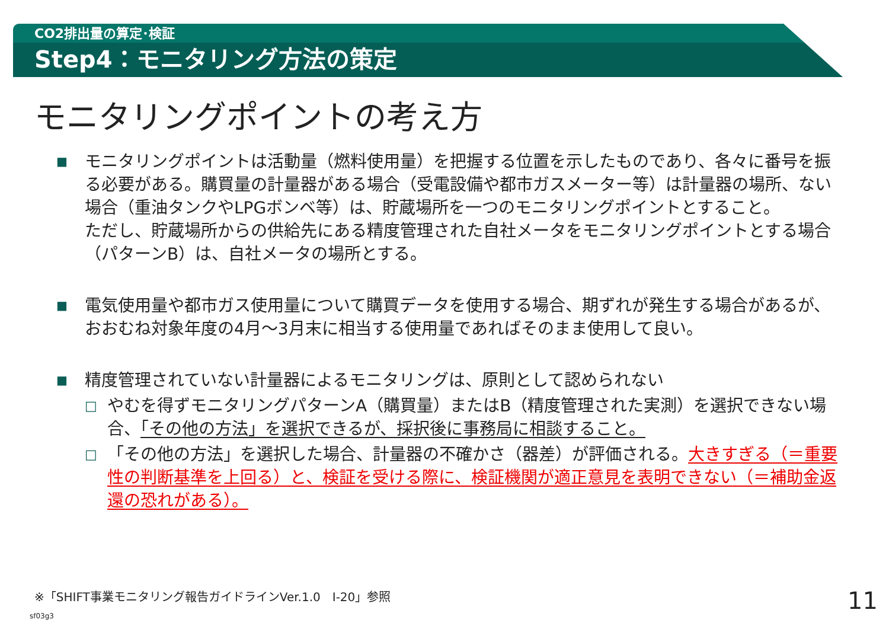CO2排出量の算定･検証
Step4：モニタリング方法の策定
モニタリングポイントの考え方
■
モニタリングポイントは活動量（燃料使用量）を把握する位置を示したものであり、各々に番号を振る必要がある。購買量の計量器がある場合（受電設備や都市ガスメーター等）は計量器の場所、ない場合（重油タンクやLPGボンベ等）は、貯蔵場所を一つのモニタリングポイントとすること。
ただし、貯蔵場所からの供給先にある精度管理された自社メータをモニタリングポイントとする場合（パターンB）は、自社メータの場所とする。
■
電気使用量や都市ガス使用量について購買データを使用する場合、期ずれが発生する場合があるが、おおむね対象年度の4月～3月末に相当する使用量であればそのまま使用して良い。
■
精度管理されていない計量器によるモニタリングは、原則として認められない
□
やむを得ずモニタリングパターンA（購買量）またはB（精度管理された実測）を選択できない場合、「その他の方法」を選択できるが、採択後に事務局に相談すること。
□
「その他の方法」を選択した場合、計量器の不確かさ（器差）が評価される。大きすぎる（＝重要性の判断基準を上回る）と、検証を受ける際に、検証機関が適正意見を表明できない（＝補助金返還の恐れがある）。
※「SHIFT事業モニタリング報告ガイドラインVer.1.0　Ⅰ-20」参照
sf03g3
11